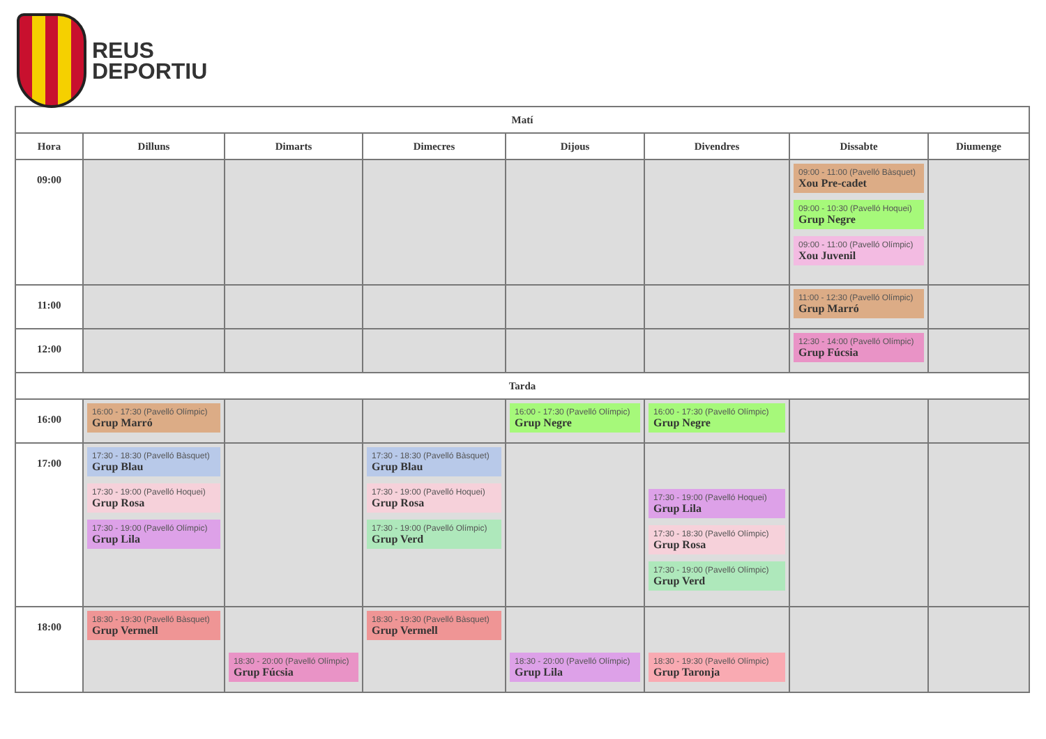REUS
DEPORTIU
| Matí | | | | | | | |
| --- | --- | --- | --- | --- | --- | --- | --- |
| Hora | Dilluns | Dimarts | Dimecres | Dijous | Divendres | Dissabte | Diumenge |
| 09:00 | | | | | | 09:00 - 11:00 (Pavelló Bàsquet) Xou Pre-cadet 09:00 - 10:30 (Pavelló Hoquei) Grup Negre 09:00 - 11:00 (Pavelló Olímpic) Xou Juvenil | |
| 11:00 | | | | | | 11:00 - 12:30 (Pavelló Olímpic) Grup Marró | |
| 12:00 | | | | | | 12:30 - 14:00 (Pavelló Olímpic) Grup Fúcsia | |
| Tarda | | | | | | | |
| 16:00 | 16:00 - 17:30 (Pavelló Olímpic) Grup Marró | | | 16:00 - 17:30 (Pavelló Olímpic) Grup Negre | 16:00 - 17:30 (Pavelló Olímpic) Grup Negre | | |
| 17:00 | 17:30 - 18:30 (Pavelló Bàsquet) Grup Blau 17:30 - 19:00 (Pavelló Hoquei) Grup Rosa 17:30 - 19:00 (Pavelló Olímpic) Grup Lila | | 17:30 - 18:30 (Pavelló Bàsquet) Grup Blau 17:30 - 19:00 (Pavelló Hoquei) Grup Rosa 17:30 - 19:00 (Pavelló Olímpic) Grup Verd | | 17:30 - 19:00 (Pavelló Hoquei) Grup Lila 17:30 - 18:30 (Pavelló Olímpic) Grup Rosa 17:30 - 19:00 (Pavelló Olímpic) Grup Verd | | |
| 18:00 | 18:30 - 19:30 (Pavelló Bàsquet) Grup Vermell | 18:30 - 20:00 (Pavelló Olímpic) Grup Fúcsia | 18:30 - 19:30 (Pavelló Bàsquet) Grup Vermell | 18:30 - 20:00 (Pavelló Olímpic) Grup Lila | 18:30 - 19:30 (Pavelló Olímpic) Grup Taronja | | |